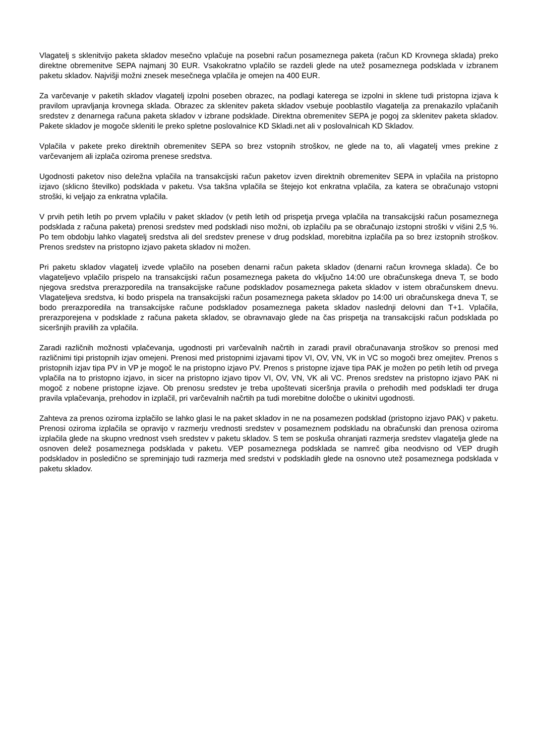Vlagatelj s sklenitvijo paketa skladov mesečno vplačuje na posebni račun posameznega paketa (račun KD Krovnega sklada) preko direktne obremenitve SEPA najmanj 30 EUR. Vsakokratno vplačilo se razdeli glede na utež posameznega podsklada v izbranem paketu skladov. Najvišji možni znesek mesečnega vplačila je omejen na 400 EUR.
Za varčevanje v paketih skladov vlagatelj izpolni poseben obrazec, na podlagi katerega se izpolni in sklene tudi pristopna izjava k pravilom upravljanja krovnega sklada. Obrazec za sklenitev paketa skladov vsebuje pooblastilo vlagatelja za prenakazilo vplačanih sredstev z denarnega računa paketa skladov v izbrane podsklade. Direktna obremenitev SEPA je pogoj za sklenitev paketa skladov. Pakete skladov je mogoče skleniti le preko spletne poslovalnice KD Skladi.net ali v poslovalnicah KD Skladov.
Vplačila v pakete preko direktnih obremenitev SEPA so brez vstopnih stroškov, ne glede na to, ali vlagatelj vmes prekine z varčevanjem ali izplača oziroma prenese sredstva.
Ugodnosti paketov niso deležna vplačila na transakcijski račun paketov izven direktnih obremenitev SEPA in vplačila na pristopno izjavo (sklicno številko) podsklada v paketu. Vsa takšna vplačila se štejejo kot enkratna vplačila, za katera se obračunajo vstopni stroški, ki veljajo za enkratna vplačila.
V prvih petih letih po prvem vplačilu v paket skladov (v petih letih od prispetja prvega vplačila na transakcijski račun posameznega podsklada z računa paketa) prenosi sredstev med podskladi niso možni, ob izplačilu pa se obračunajo izstopni stroški v višini 2,5 %. Po tem obdobju lahko vlagatelj sredstva ali del sredstev prenese v drug podsklad, morebitna izplačila pa so brez izstopnih stroškov. Prenos sredstev na pristopno izjavo paketa skladov ni možen.
Pri paketu skladov vlagatelj izvede vplačilo na poseben denarni račun paketa skladov (denarni račun krovnega sklada). Če bo vlagateljevo vplačilo prispelo na transakcijski račun posameznega paketa do vključno 14:00 ure obračunskega dneva T, se bodo njegova sredstva prerazporedila na transakcijske račune podskladov posameznega paketa skladov v istem obračunskem dnevu. Vlagateljeva sredstva, ki bodo prispela na transakcijski račun posameznega paketa skladov po 14:00 uri obračunskega dneva T, se bodo prerazporedila na transakcijske račune podskladov posameznega paketa skladov naslednji delovni dan T+1. Vplačila, prerazporejena v podsklade z računa paketa skladov, se obravnavajo glede na čas prispetja na transakcijski račun podsklada po siceršnjih pravilih za vplačila.
Zaradi različnih možnosti vplačevanja, ugodnosti pri varčevalnih načrtih in zaradi pravil obračunavanja stroškov so prenosi med različnimi tipi pristopnih izjav omejeni. Prenosi med pristopnimi izjavami tipov VI, OV, VN, VK in VC so mogoči brez omejitev. Prenos s pristopnih izjav tipa PV in VP je mogoč le na pristopno izjavo PV. Prenos s pristopne izjave tipa PAK je možen po petih letih od prvega vplačila na to pristopno izjavo, in sicer na pristopno izjavo tipov VI, OV, VN, VK ali VC. Prenos sredstev na pristopno izjavo PAK ni mogoč z nobene pristopne izjave. Ob prenosu sredstev je treba upoštevati siceršnja pravila o prehodih med podskladi ter druga pravila vplačevanja, prehodov in izplačil, pri varčevalnih načrtih pa tudi morebitne določbe o ukinitvi ugodnosti.
Zahteva za prenos oziroma izplačilo se lahko glasi le na paket skladov in ne na posamezen podsklad (pristopno izjavo PAK) v paketu. Prenosi oziroma izplačila se opravijo v razmerju vrednosti sredstev v posameznem podskladu na obračunski dan prenosa oziroma izplačila glede na skupno vrednost vseh sredstev v paketu skladov. S tem se poskuša ohranjati razmerja sredstev vlagatelja glede na osnoven delež posameznega podsklada v paketu. VEP posameznega podsklada se namreč giba neodvisno od VEP drugih podskladov in posledično se spreminjajo tudi razmerja med sredstvi v podskladih glede na osnovno utež posameznega podsklada v paketu skladov.